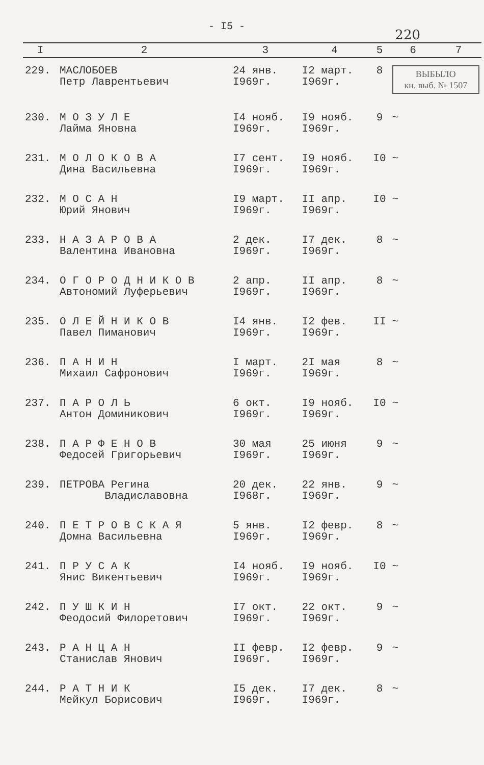- I5 -
220
| I | 2 | 3 | 4 | 5 | 6 | 7 |
| --- | --- | --- | --- | --- | --- | --- |
| 229. | МАСЛОБОЕВ Петр Лаврентьевич | 24 янв. I969г. | I2 март. I969г. | 8 | ВЫБЫЛО кн. выб. № 1507 | |
| 230. | М О З У Л Е Лайма Яновна | I4 нояб. I969г. | I9 нояб. I969г. | 9 | ~ | |
| 231. | М О Л О К О В А Дина Васильевна | I7 сент. I969г. | I9 нояб. I969г. | I0 | ~ | |
| 232. | М О С А Н Юрий Янович | I9 март. I969г. | II апр. I969г. | I0 | ~ | |
| 233. | Н А З А Р О В А Валентина Ивановна | 2 дек. I969г. | I7 дек. I969г. | 8 | ~ | |
| 234. | О Г О Р О Д Н И К О В Автономий Луферьевич | 2 апр. I969г. | II апр. I969г. | 8 | ~ | |
| 235. | О Л Е Й Н И К О В Павел Пиманович | I4 янв. I969г. | I2 фев. I969г. | II | ~ | |
| 236. | П А Н И Н Михаил Сафронович | I март. I969г. | 2I мая I969г. | 8 | ~ | |
| 237. | П А Р О Л Ь Антон Доминикович | 6 окт. I969г. | I9 нояб. I969г. | I0 | ~ | |
| 238. | П А Р Ф Е Н О В Федосей Григорьевич | 30 мая I969г. | 25 июня I969г. | 9 | ~ | |
| 239. | ПЕТРОВА Регина Владиславовна | 20 дек. I968г. | 22 янв. I969г. | 9 | ~ | |
| 240. | П Е Т Р О В С К А Я Домна Васильевна | 5 янв. I969г. | I2 февр. I969г. | 8 | ~ | |
| 241. | П Р У С А К Янис Викентьевич | I4 нояб. I969г. | I9 нояб. I969г. | I0 | ~ | |
| 242. | П У Ш К И Н Феодосий Филоретович | I7 окт. I969г. | 22 окт. I969г. | 9 | ~ | |
| 243. | Р А Н Ц А Н Станислав Янович | II февр. I969г. | I2 февр. I969г. | 9 | ~ | |
| 244. | Р А Т Н И К Мейкул Борисович | I5 дек. I969г. | I7 дек. I969г. | 8 | ~ | |